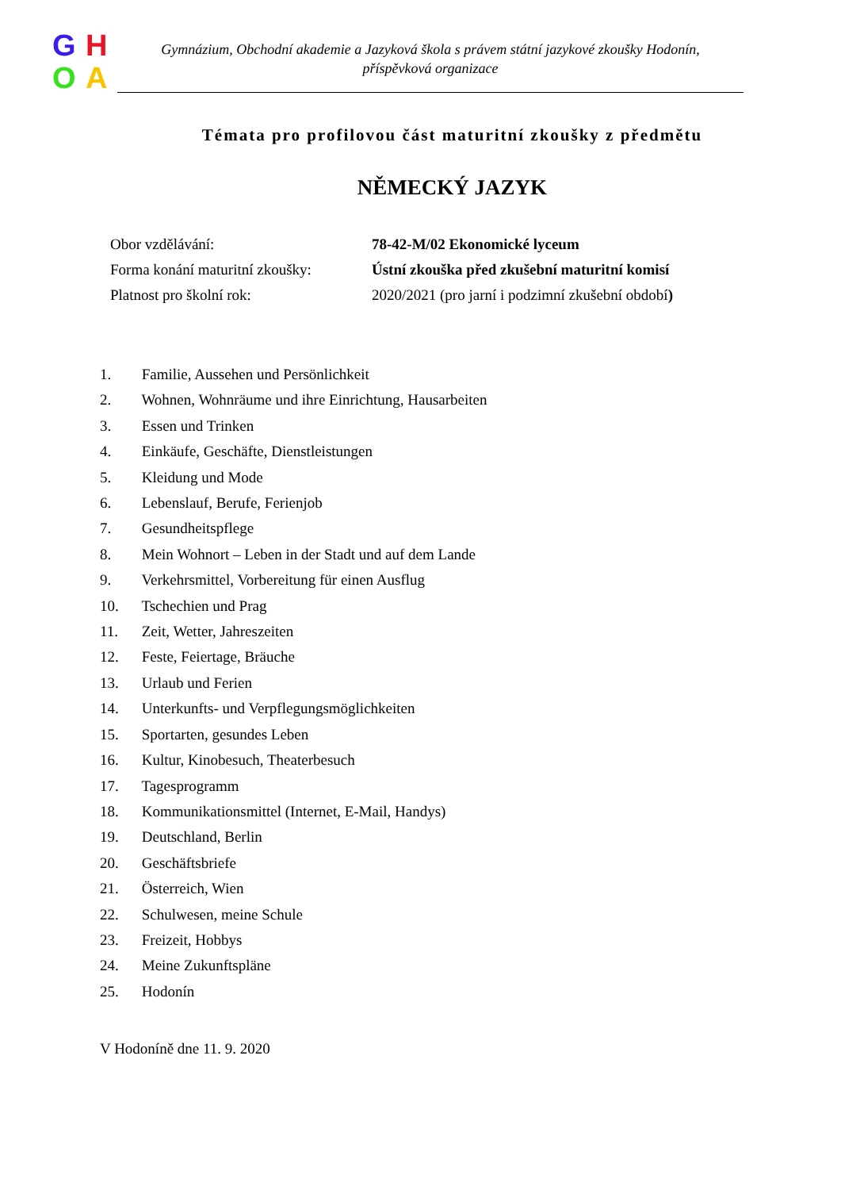GHOA
Gymnázium, Obchodní akademie a Jazyková škola s právem státní jazykové zkoušky Hodonín,
příspěvková organizace
Témata pro profilovou část maturitní zkoušky z předmětu
NĚMECKÝ JAZYK
Obor vzdělávání: 78-42-M/02 Ekonomické lyceum
Forma konání maturitní zkoušky: Ústní zkouška před zkušební maturitní komisí
Platnost pro školní rok: 2020/2021 (pro jarní i podzimní zkušební období)
1. Familie, Aussehen und Persönlichkeit
2. Wohnen, Wohnräume und ihre Einrichtung, Hausarbeiten
3. Essen und Trinken
4. Einkäufe, Geschäfte, Dienstleistungen
5. Kleidung und Mode
6. Lebenslauf, Berufe, Ferienjob
7. Gesundheitspflege
8. Mein Wohnort – Leben in der Stadt und auf dem Lande
9. Verkehrsmittel, Vorbereitung für einen Ausflug
10. Tschechien und Prag
11. Zeit, Wetter, Jahreszeiten
12. Feste, Feiertage, Bräuche
13. Urlaub und Ferien
14. Unterkunfts- und Verpflegungsmöglichkeiten
15. Sportarten, gesundes Leben
16. Kultur, Kinobesuch, Theaterbesuch
17. Tagesprogramm
18. Kommunikationsmittel (Internet, E-Mail, Handys)
19. Deutschland, Berlin
20. Geschäftsbriefe
21. Österreich, Wien
22. Schulwesen, meine Schule
23. Freizeit, Hobbys
24. Meine Zukunftspläne
25. Hodonín
V Hodoníně dne 11. 9. 2020